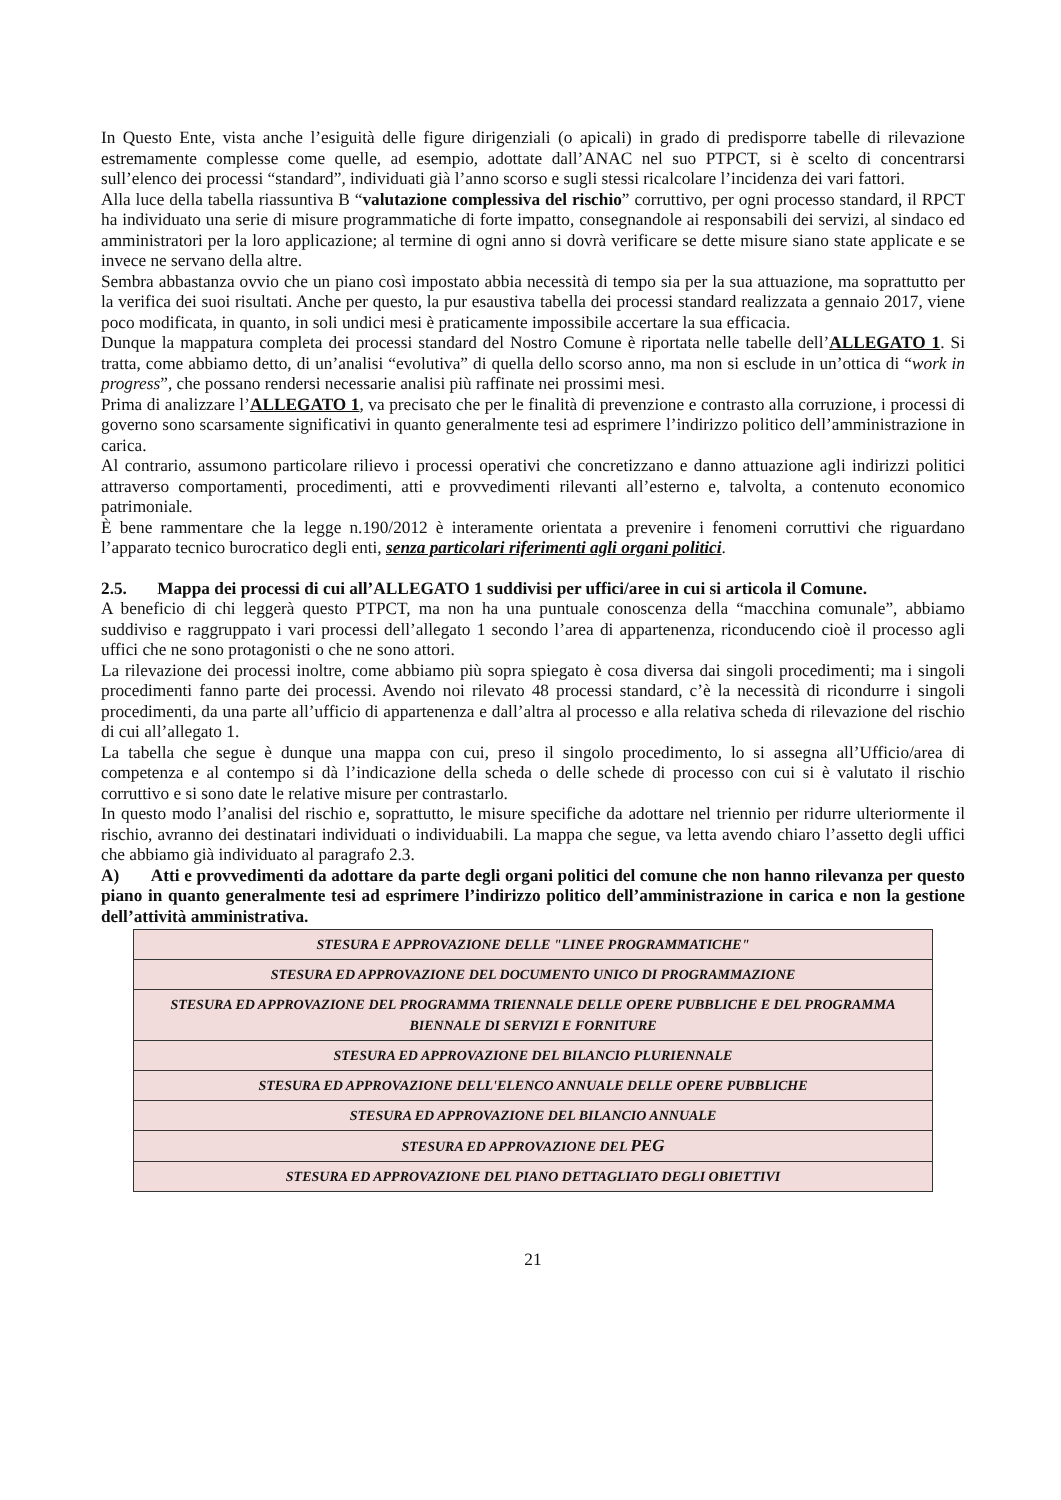In Questo Ente, vista anche l’esiguità delle figure dirigenziali (o apicali) in grado di predisporre tabelle di rilevazione estremamente complesse come quelle, ad esempio, adottate dall’ANAC nel suo PTPCT, si è scelto di concentrarsi sull’elenco dei processi “standard”, individuati già l’anno scorso e sugli stessi ricalcolare l’incidenza dei vari fattori.
Alla luce della tabella riassuntiva B “valutazione complessiva del rischio” corruttivo, per ogni processo standard, il RPCT ha individuato una serie di misure programmatiche di forte impatto, consegnandole ai responsabili dei servizi, al sindaco ed amministratori per la loro applicazione; al termine di ogni anno si dovrà verificare se dette misure siano state applicate e se invece ne servano della altre.
Sembra abbastanza ovvio che un piano così impostato abbia necessità di tempo sia per la sua attuazione, ma soprattutto per la verifica dei suoi risultati. Anche per questo, la pur esaustiva tabella dei processi standard realizzata a gennaio 2017, viene poco modificata, in quanto, in soli undici mesi è praticamente impossibile accertare la sua efficacia.
Dunque la mappatura completa dei processi standard del Nostro Comune è riportata nelle tabelle dell’ALLEGATO 1. Si tratta, come abbiamo detto, di un’analisi “evolutiva” di quella dello scorso anno, ma non si esclude in un’ottica di “work in progress”, che possano rendersi necessarie analisi più raffinate nei prossimi mesi.
Prima di analizzare l’ALLEGATO 1, va precisato che per le finalità di prevenzione e contrasto alla corruzione, i processi di governo sono scarsamente significativi in quanto generalmente tesi ad esprimere l’indirizzo politico dell’amministrazione in carica.
Al contrario, assumono particolare rilievo i processi operativi che concretizzano e danno attuazione agli indirizzi politici attraverso comportamenti, procedimenti, atti e provvedimenti rilevanti all’esterno e, talvolta, a contenuto economico patrimoniale.
È bene rammentare che la legge n.190/2012 è interamente orientata a prevenire i fenomeni corruttivi che riguardano l’apparato tecnico burocratico degli enti, senza particolari riferimenti agli organi politici.
2.5. Mappa dei processi di cui all’ALLEGATO 1 suddivisi per uffici/aree in cui si articola il Comune.
A beneficio di chi leggerà questo PTPCT, ma non ha una puntuale conoscenza della “macchina comunale”, abbiamo suddiviso e raggruppato i vari processi dell’allegato 1 secondo l’area di appartenenza, riconducendo cioè il processo agli uffici che ne sono protagonisti o che ne sono attori.
La rilevazione dei processi inoltre, come abbiamo più sopra spiegato è cosa diversa dai singoli procedimenti; ma i singoli procedimenti fanno parte dei processi. Avendo noi rilevato 48 processi standard, c’è la necessità di ricondurre i singoli procedimenti, da una parte all’ufficio di appartenenza e dall’altra al processo e alla relativa scheda di rilevazione del rischio di cui all’allegato 1.
La tabella che segue è dunque una mappa con cui, preso il singolo procedimento, lo si assegna all’Ufficio/area di competenza e al contempo si dà l’indicazione della scheda o delle schede di processo con cui si è valutato il rischio corruttivo e si sono date le relative misure per contrastarlo.
In questo modo l’analisi del rischio e, soprattutto, le misure specifiche da adottare nel triennio per ridurre ulteriormente il rischio, avranno dei destinatari individuati o individuabili. La mappa che segue, va letta avendo chiaro l’assetto degli uffici che abbiamo già individuato al paragrafo 2.3.
A) Atti e provvedimenti da adottare da parte degli organi politici del comune che non hanno rilevanza per questo piano in quanto generalmente tesi ad esprimere l’indirizzo politico dell’amministrazione in carica e non la gestione dell’attività amministrativa.
| STESURA E APPROVAZIONE DELLE "LINEE PROGRAMMATICHE" |
| STESURA ED APPROVAZIONE DEL DOCUMENTO UNICO DI PROGRAMMAZIONE |
| STESURA ED APPROVAZIONE DEL PROGRAMMA TRIENNALE DELLE OPERE PUBBLICHE E DEL PROGRAMMA BIENNALE DI SERVIZI E FORNITURE |
| STESURA ED APPROVAZIONE DEL BILANCIO PLURIENNALE |
| STESURA ED APPROVAZIONE DELL'ELENCO ANNUALE DELLE OPERE PUBBLICHE |
| STESURA ED APPROVAZIONE DEL BILANCIO ANNUALE |
| STESURA ED APPROVAZIONE DEL PEG |
| STESURA ED APPROVAZIONE DEL PIANO DETTAGLIATO DEGLI OBIETTIVI |
21